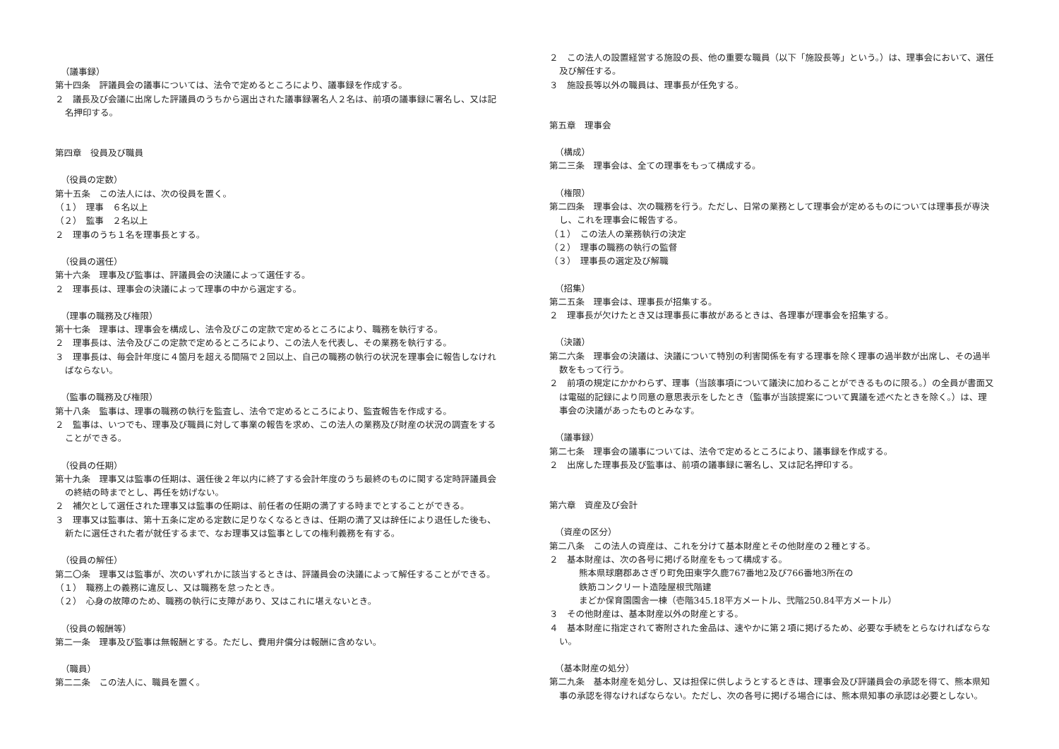（議事録）
第十四条　評議員会の議事については、法令で定めるところにより、議事録を作成する。
２　議長及び会議に出席した評議員のうちから選出された議事録署名人２名は、前項の議事録に署名し、又は記名押印する。
第四章　役員及び職員
（役員の定数）
第十五条　この法人には、次の役員を置く。
（１）　理事　６名以上
（２）　監事　２名以上
２　理事のうち１名を理事長とする。
（役員の選任）
第十六条　理事及び監事は、評議員会の決議によって選任する。
２　理事長は、理事会の決議によって理事の中から選定する。
（理事の職務及び権限）
第十七条　理事は、理事会を構成し、法令及びこの定款で定めるところにより、職務を執行する。
２　理事長は、法令及びこの定款で定めるところにより、この法人を代表し、その業務を執行する。
３　理事長は、毎会計年度に４箇月を超える間隔で２回以上、自己の職務の執行の状況を理事会に報告しなければならない。
（監事の職務及び権限）
第十八条　監事は、理事の職務の執行を監査し、法令で定めるところにより、監査報告を作成する。
２　監事は、いつでも、理事及び職員に対して事業の報告を求め、この法人の業務及び財産の状況の調査をすることができる。
（役員の任期）
第十九条　理事又は監事の任期は、選任後２年以内に終了する会計年度のうち最終のものに関する定時評議員会の終結の時までとし、再任を妨げない。
２　補欠として選任された理事又は監事の任期は、前任者の任期の満了する時までとすることができる。
３　理事又は監事は、第十五条に定める定数に足りなくなるときは、任期の満了又は辞任により退任した後も、新たに選任された者が就任するまで、なお理事又は監事としての権利義務を有する。
（役員の解任）
第二〇条　理事又は監事が、次のいずれかに該当するときは、評議員会の決議によって解任することができる。
（１）　職務上の義務に違反し、又は職務を怠ったとき。
（２）　心身の故障のため、職務の執行に支障があり、又はこれに堪えないとき。
（役員の報酬等）
第二一条　理事及び監事は無報酬とする。ただし、費用弁償分は報酬に含めない。
（職員）
第二二条　この法人に、職員を置く。
２　この法人の設置経営する施設の長、他の重要な職員（以下「施設長等」という。）は、理事会において、選任及び解任する。
３　施設長等以外の職員は、理事長が任免する。
第五章　理事会
（構成）
第二三条　理事会は、全ての理事をもって構成する。
（権限）
第二四条　理事会は、次の職務を行う。ただし、日常の業務として理事会が定めるものについては理事長が専決し、これを理事会に報告する。
（１）　この法人の業務執行の決定
（２）　理事の職務の執行の監督
（３）　理事長の選定及び解職
（招集）
第二五条　理事会は、理事長が招集する。
２　理事長が欠けたとき又は理事長に事故があるときは、各理事が理事会を招集する。
（決議）
第二六条　理事会の決議は、決議について特別の利害関係を有する理事を除く理事の過半数が出席し、その過半数をもって行う。
２　前項の規定にかかわらず、理事（当該事項について議決に加わることができるものに限る。）の全員が書面又は電磁的記録により同意の意思表示をしたとき（監事が当該提案について異議を述べたときを除く。）は、理事会の決議があったものとみなす。
（議事録）
第二七条　理事会の議事については、法令で定めるところにより、議事録を作成する。
２　出席した理事長及び監事は、前項の議事録に署名し、又は記名押印する。
第六章　資産及び会計
（資産の区分）
第二八条　この法人の資産は、これを分けて基本財産とその他財産の２種とする。
２　基本財産は、次の各号に掲げる財産をもって構成する。
熊本県球磨郡あさぎり町免田東字久鹿767番地2及び766番地3所在の
鉄筋コンクリート造陸屋根弐階建
まどか保育園園舎一棟（壱階345.18平方メートル、弐階250.84平方メートル）
３　その他財産は、基本財産以外の財産とする。
４　基本財産に指定されて寄附された金品は、速やかに第２項に掲げるため、必要な手続をとらなければならない。
（基本財産の処分）
第二九条　基本財産を処分し、又は担保に供しようとするときは、理事会及び評議員会の承認を得て、熊本県知事の承認を得なければならない。ただし、次の各号に掲げる場合には、熊本県知事の承認は必要としない。